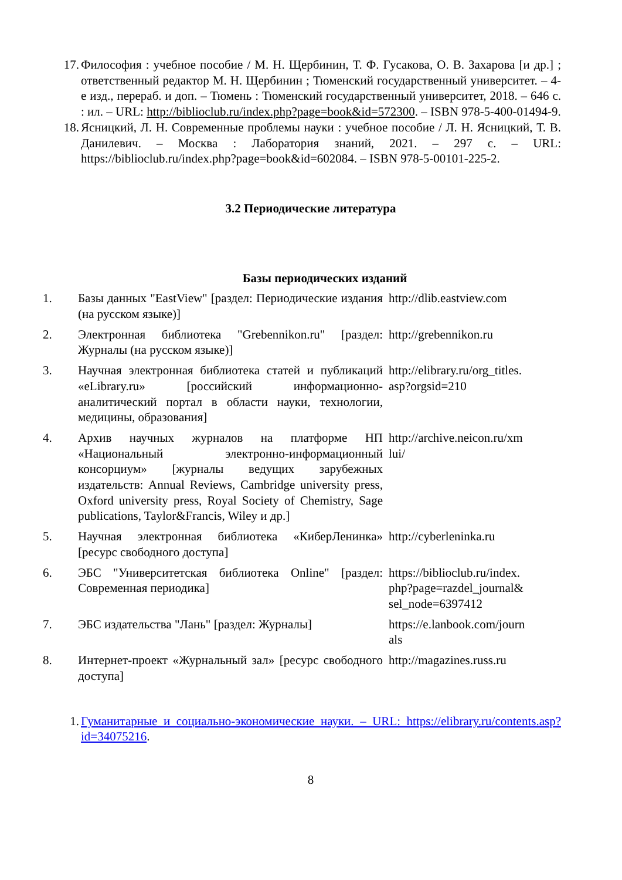17.
Философия : учебное пособие / М. Н. Щербинин, Т. Ф. Гусакова, О. В. Захарова [и др.] ; ответственный редактор М. Н. Щербинин ; Тюменский государственный университет. – 4-е изд., перераб. и доп. – Тюмень : Тюменский государственный университет, 2018. – 646 с. : ил. – URL: http://biblioclub.ru/index.php?page=book&id=572300. – ISBN 978-5-400-01494-9.
18.
Ясницкий, Л. Н. Современные проблемы науки : учебное пособие / Л. Н. Ясницкий, Т. В. Данилевич. – Москва : Лаборатория знаний, 2021. – 297 с. – URL: https://biblioclub.ru/index.php?page=book&id=602084. – ISBN 978-5-00101-225-2.
3.2 Периодические литература
Базы периодических изданий
| 1. | Базы данных "EastView" [раздел: Периодические издания (на русском языке)] | http://dlib.eastview.com |
| 2. | Электронная библиотека "Grebennikon.ru" [раздел: Журналы (на русском языке)] | http://grebennikon.ru |
| 3. | Научная электронная библиотека статей и публикаций «eLibrary.ru» [российский информационно-аналитический портал в области науки, технологии, медицины, образования] | http://elibrary.ru/org_titles. asp?orgsid=210 |
| 4. | Архив научных журналов на платформе НП «Национальный электронно-информационный консорциум» [журналы ведущих зарубежных издательств: Annual Reviews, Cambridge university press, Oxford university press, Royal Society of Chemistry, Sage publications, Taylor&Francis, Wiley и др.] | http://archive.neicon.ru/xm lui/ |
| 5. | Научная электронная библиотека «КиберЛенинка» [ресурс свободного доступа] | http://cyberleninka.ru |
| 6. | ЭБС "Университетская библиотека Online" [раздел: Современная периодика] | https://biblioclub.ru/index. php?page=razdel_journal& sel_node=6397412 |
| 7. | ЭБС издательства "Лань" [раздел: Журналы] | https://e.lanbook.com/journ als |
| 8. | Интернет-проект «Журнальный зал» [ресурс свободного доступа] | http://magazines.russ.ru |
1. Гуманитарные и социально-экономические науки. – URL: https://elibrary.ru/contents.asp?id=34075216.
8